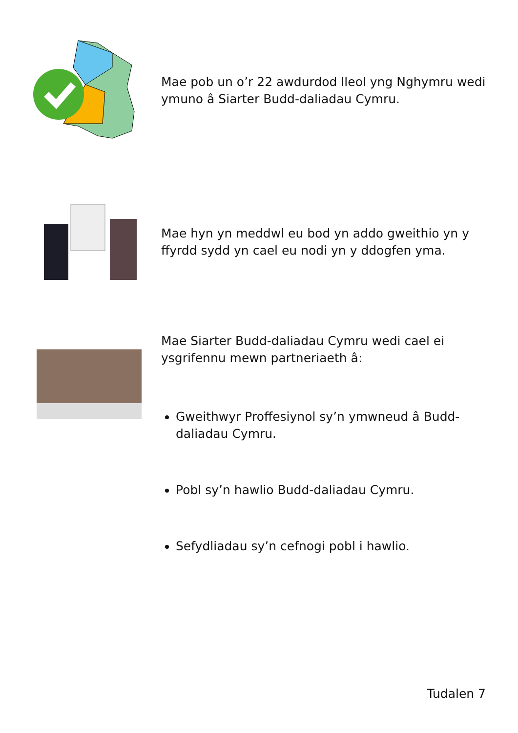Mae pob un o’r 22 awdurdod lleol yng Nghymru wedi ymuno â Siarter Budd-daliadau Cymru.
Mae hyn yn meddwl eu bod yn addo gweithio yn y ffyrdd sydd yn cael eu nodi yn y ddogfen yma.
Mae Siarter Budd-daliadau Cymru wedi cael ei ysgrifennu mewn partneriaeth â:
Gweithwyr Proffesiynol sy’n ymwneud â Budd-daliadau Cymru.
Pobl sy’n hawlio Budd-daliadau Cymru.
Sefydliadau sy’n cefnogi pobl i hawlio.
Tudalen 7